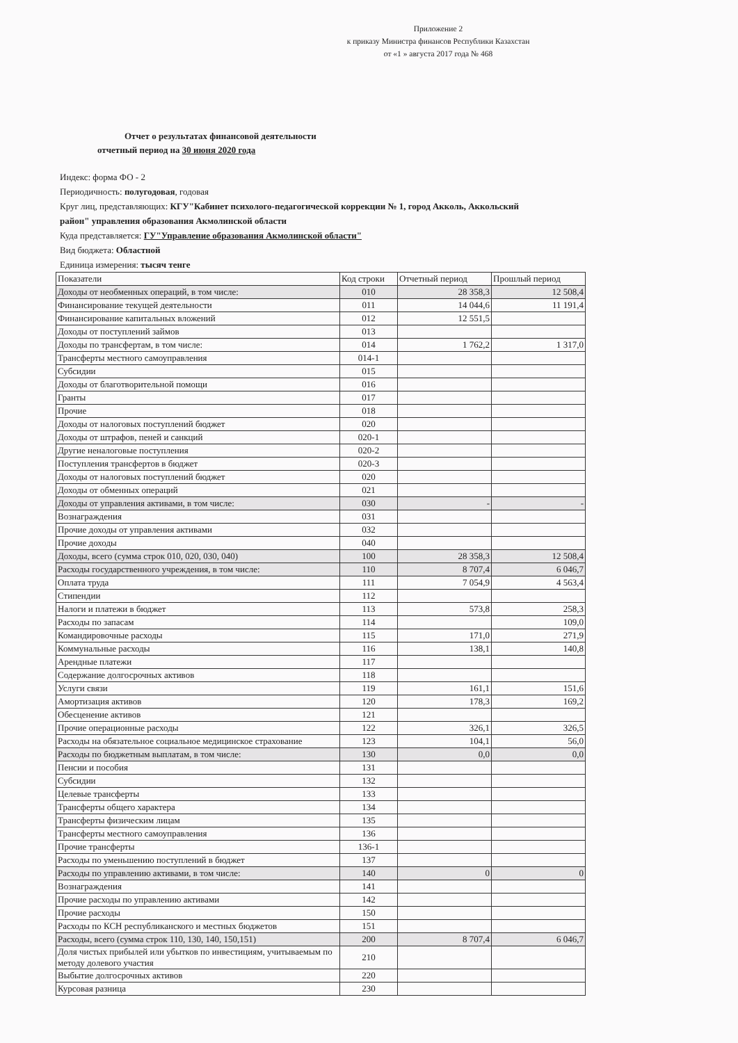Приложение 2
к приказу Министра финансов Республики Казахстан
от «1 » августа 2017 года № 468
Отчет о результатах финансовой деятельности
отчетный период на 30 июня 2020 года
Индекс: форма ФО - 2
Периодичность: полугодовая, годовая
Круг лиц, представляющих: КГУ"Кабинет психолого-педагогической коррекции № 1, город Акколь, Аккольский район" управления образования Акмолинской области
Куда представляется: ГУ"Управление образования Акмолинской области"
Вид бюджета: Областной
Единица измерения: тысяч тенге
| Показатели | Код строки | Отчетный период | Прошлый период |
| --- | --- | --- | --- |
| Доходы от необменных операций, в том числе: | 010 | 28 358,3 | 12 508,4 |
| Финансирование текущей деятельности | 011 | 14 044,6 | 11 191,4 |
| Финансирование капитальных вложений | 012 | 12 551,5 | |
| Доходы от поступлений займов | 013 | | |
| Доходы по трансфертам, в том числе: | 014 | 1 762,2 | 1 317,0 |
| Трансферты местного самоуправления | 014-1 | | |
| Субсидии | 015 | | |
| Доходы от благотворительной помощи | 016 | | |
| Гранты | 017 | | |
| Прочие | 018 | | |
| Доходы от налоговых поступлений бюджет | 020 | | |
| Доходы от штрафов, пеней и санкций | 020-1 | | |
| Другие неналоговые поступления | 020-2 | | |
| Поступления трансфертов в бюджет | 020-3 | | |
| Доходы от налоговых поступлений бюджет | 020 | | |
| Доходы от обменных операций | 021 | | |
| Доходы от управления активами, в том числе: | 030 | - | - |
| Вознаграждения | 031 | | |
| Прочие доходы от управления активами | 032 | | |
| Прочие доходы | 040 | | |
| Доходы, всего (сумма строк 010, 020, 030, 040) | 100 | 28 358,3 | 12 508,4 |
| Расходы государственного учреждения, в том числе: | 110 | 8 707,4 | 6 046,7 |
| Оплата труда | 111 | 7 054,9 | 4 563,4 |
| Стипендии | 112 | | |
| Налоги и платежи в бюджет | 113 | 573,8 | 258,3 |
| Расходы по запасам | 114 | | 109,0 |
| Командировочные расходы | 115 | 171,0 | 271,9 |
| Коммунальные расходы | 116 | 138,1 | 140,8 |
| Арендные платежи | 117 | | |
| Содержание долгосрочных активов | 118 | | |
| Услуги связи | 119 | 161,1 | 151,6 |
| Амортизация активов | 120 | 178,3 | 169,2 |
| Обесценение активов | 121 | | |
| Прочие операционные расходы | 122 | 326,1 | 326,5 |
| Расходы на обязательное социальное медицинское страхование | 123 | 104,1 | 56,0 |
| Расходы по бюджетным выплатам, в том числе: | 130 | 0,0 | 0,0 |
| Пенсии и пособия | 131 | | |
| Субсидии | 132 | | |
| Целевые трансферты | 133 | | |
| Трансферты общего характера | 134 | | |
| Трансферты физическим лицам | 135 | | |
| Трансферты местного самоуправления | 136 | | |
| Прочие трансферты | 136-1 | | |
| Расходы по уменьшению поступлений в бюджет | 137 | | |
| Расходы по управлению активами, в том числе: | 140 | 0 | 0 |
| Вознаграждения | 141 | | |
| Прочие расходы по управлению активами | 142 | | |
| Прочие расходы | 150 | | |
| Расходы по КСН республиканского и местных бюджетов | 151 | | |
| Расходы, всего (сумма строк 110, 130, 140, 150,151) | 200 | 8 707,4 | 6 046,7 |
| Доля чистых прибылей или убытков по инвестициям, учитываемым по методу долевого участия | 210 | | |
| Выбытие долгосрочных активов | 220 | | |
| Курсовая разница | 230 | | |